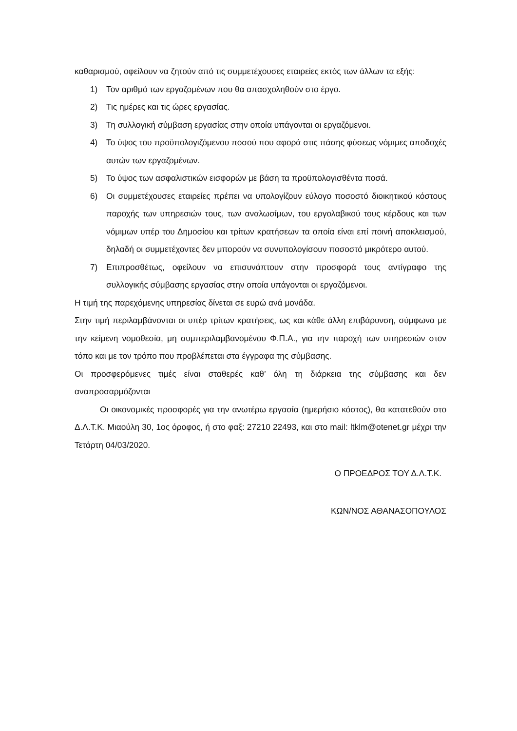καθαρισμού, οφείλουν να ζητούν από τις συμμετέχουσες εταιρείες εκτός των άλλων τα εξής:
1) Τον αριθμό των εργαζομένων που θα απασχοληθούν στο έργο.
2) Τις ημέρες και τις ώρες εργασίας.
3) Τη συλλογική σύμβαση εργασίας στην οποία υπάγονται οι εργαζόμενοι.
4) Το ύψος του προϋπολογιζόμενου ποσού που αφορά στις πάσης φύσεως νόμιμες αποδοχές αυτών των εργαζομένων.
5) Το ύψος των ασφαλιστικών εισφορών με βάση τα προϋπολογισθέντα ποσά.
6) Οι συμμετέχουσες εταιρείες πρέπει να υπολογίζουν εύλογο ποσοστό διοικητικού κόστους παροχής των υπηρεσιών τους, των αναλωσίμων, του εργολαβικού τους κέρδους και των νόμιμων υπέρ του Δημοσίου και τρίτων κρατήσεων τα οποία είναι επί ποινή αποκλεισμού, δηλαδή οι συμμετέχοντες δεν μπορούν να συνυπολογίσουν ποσοστό μικρότερο αυτού.
7) Επιπροσθέτως, οφείλουν να επισυνάπτουν στην προσφορά τους αντίγραφο της συλλογικής σύμβασης εργασίας στην οποία υπάγονται οι εργαζόμενοι.
Η τιμή της παρεχόμενης υπηρεσίας δίνεται σε ευρώ ανά μονάδα.
Στην τιμή περιλαμβάνονται οι υπέρ τρίτων κρατήσεις, ως και κάθε άλλη επιβάρυνση, σύμφωνα με την κείμενη νομοθεσία, μη συμπεριλαμβανομένου Φ.Π.Α., για την παροχή των υπηρεσιών στον τόπο και με τον τρόπο που προβλέπεται στα έγγραφα της σύμβασης.
Οι προσφερόμενες τιμές είναι σταθερές καθ’ όλη τη διάρκεια της σύμβασης και δεν αναπροσαρμόζονται
Οι οικονομικές προσφορές για την ανωτέρω εργασία (ημερήσιο κόστος), θα κατατεθούν στο Δ.Λ.Τ.Κ. Μιαούλη 30, 1ος όροφος, ή στο φαξ: 27210 22493, και στο mail: ltklm@otenet.gr μέχρι την Τετάρτη 04/03/2020.
Ο ΠΡΟΕΔΡΟΣ ΤΟΥ Δ.Λ.Τ.Κ.
ΚΩΝ/ΝΟΣ ΑΘΑΝΑΣΟΠΟΥΛΟΣ